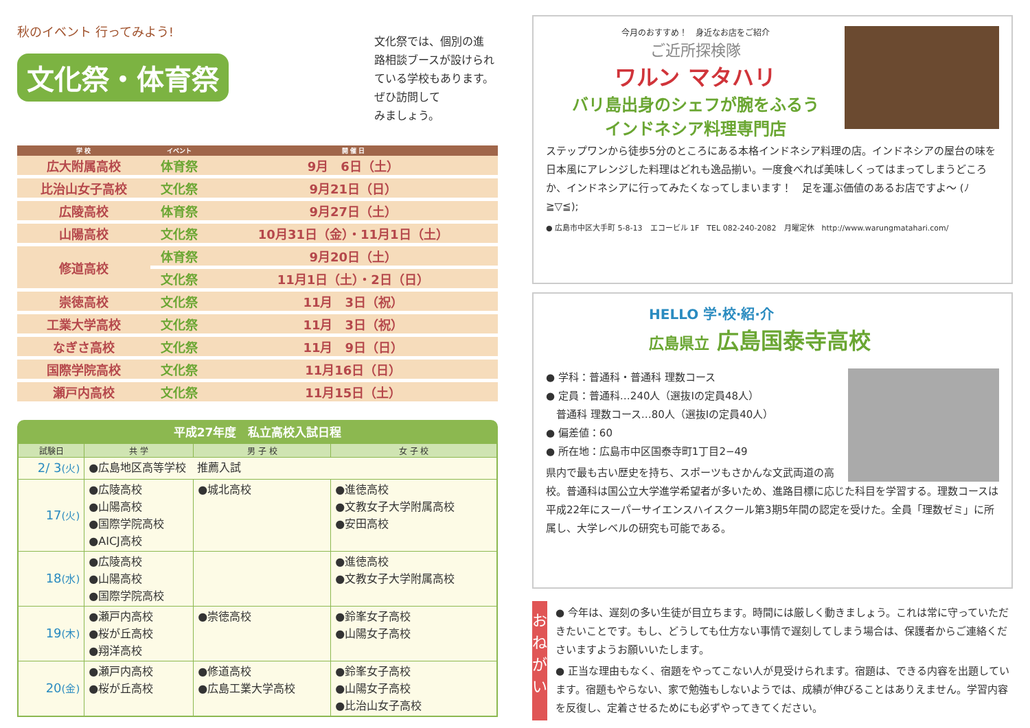秋のイベント 行ってみよう!
文化祭・体育祭
文化祭では、個別の進
路相談ブースが設けられ
ている学校もあります。
ぜひ訪問して
みましょう。
| 学 校 | イベント | 開 催 日 |
| --- | --- | --- |
| 広大附属高校 | 体育祭 | 9月 6日（土） |
| 比治山女子高校 | 文化祭 | 9月21日（日） |
| 広陵高校 | 体育祭 | 9月27日（土） |
| 山陽高校 | 文化祭 | 10月31日（金）・11月1日（土） |
| 修道高校 | 体育祭 | 9月20日（土） |
| | 文化祭 | 11月1日（土）・2日（日） |
| 崇徳高校 | 文化祭 | 11月 3日（祝） |
| 工業大学高校 | 文化祭 | 11月 3日（祝） |
| なぎさ高校 | 文化祭 | 11月 9日（日） |
| 国際学院高校 | 文化祭 | 11月16日（日） |
| 瀬戸内高校 | 文化祭 | 11月15日（土） |
平成27年度　私立高校入試日程
| 試験日 | 共 学 | 男 子 校 | 女 子 校 |
| --- | --- | --- | --- |
| 2/ 3 (火) | ●広島地区高等学校 推薦入試 | | |
| 17 (火) | ●広陵高校 ●山陽高校 ●国際学院高校 ●AICJ高校 | ●城北高校 | ●進徳高校 ●文教女子大学附属高校 ●安田高校 |
| 18 (水) | ●広陵高校 ●山陽高校 ●国際学院高校 | | ●進徳高校 ●文教女子大学附属高校 |
| 19 (木) | ●瀬戸内高校 ●桜が丘高校 ●翔洋高校 | ●崇徳高校 | ●鈴峯女子高校 ●山陽女子高校 |
| 20 (金) | ●瀬戸内高校 ●桜が丘高校 | ●修道高校 ●広島工業大学高校 | ●鈴峯女子高校 ●山陽女子高校 ●比治山女子高校 |
今月のおすすめ！　身近なお店をご紹介
ご近所探検隊
ワルン マタハリ
バリ島出身のシェフが腕をふるう
インドネシア料理専門店
ステップワンから徒歩5分のところにある本格インドネシア料理の店。インドネシアの屋台の味を日本風にアレンジした料理はどれも逸品揃い。一度食べれば美味しくってはまってしまうどころか、インドネシアに行ってみたくなってしまいます！　足を運ぶ価値のあるお店ですよ～ (ﾉ≧▽≦);
● 広島市中区大手町 5-8-13　エコービル 1F　TEL 082-240-2082　月曜定休　http://www.warungmatahari.com/
HELLO 学·校·紹·介
広島県立 広島国泰寺高校
● 学科：普通科・普通科 理数コース
● 定員：普通科…240人（選抜Ⅰの定員48人）
　普通科 理数コース…80人（選抜Ⅰの定員40人）
● 偏差値：60
● 所在地：広島市中区国泰寺町1丁目2−49
県内で最も古い歴史を持ち、スポーツもさかんな文武両道の高校。普通科は国公立大学進学希望者が多いため、進路目標に応じた科目を学習する。理数コースは平成22年にスーパーサイエンスハイスクール第3期5年間の認定を受けた。全員「理数ゼミ」に所属し、大学レベルの研究も可能である。
おねがい
● 今年は、遅刻の多い生徒が目立ちます。時間には厳しく動きましょう。これは常に守っていただきたいことです。もし、どうしても仕方ない事情で遅刻してしまう場合は、保護者からご連絡くださいますようお願いいたします。
● 正当な理由もなく、宿題をやってこない人が見受けられます。宿題は、できる内容を出題しています。宿題もやらない、家で勉強もしないようでは、成績が伸びることはありえません。学習内容を反復し、定着させるためにも必ずやってきてください。